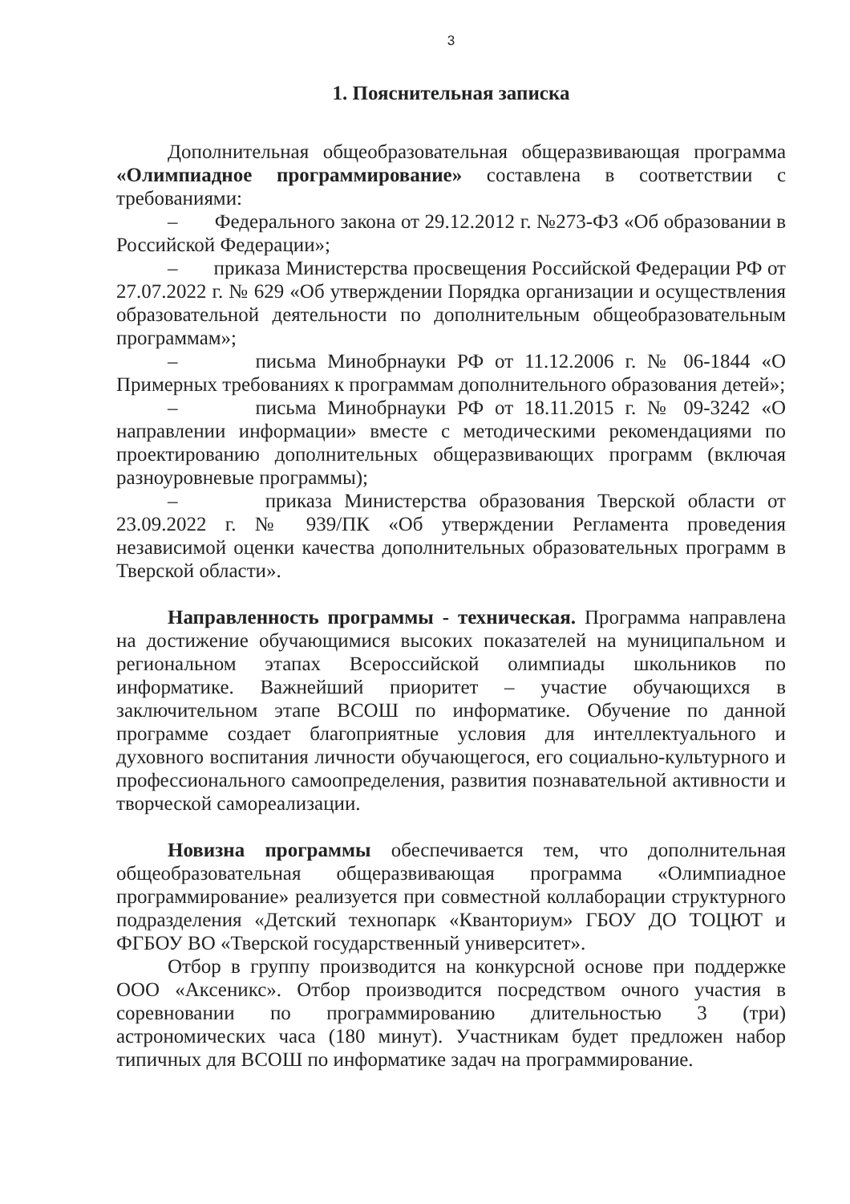3
1. Пояснительная записка
Дополнительная общеобразовательная общеразвивающая программа «Олимпиадное программирование» составлена в соответствии с требованиями:
– Федерального закона от 29.12.2012 г. №273-ФЗ «Об образовании в Российской Федерации»;
– приказа Министерства просвещения Российской Федерации РФ от 27.07.2022 г. № 629 «Об утверждении Порядка организации и осуществления образовательной деятельности по дополнительным общеобразовательным программам»;
– письма Минобрнауки РФ от 11.12.2006 г. № 06-1844 «О Примерных требованиях к программам дополнительного образования детей»;
– письма Минобрнауки РФ от 18.11.2015 г. № 09-3242 «О направлении информации» вместе с методическими рекомендациями по проектированию дополнительных общеразвивающих программ (включая разноуровневые программы);
– приказа Министерства образования Тверской области от 23.09.2022 г. № 939/ПК «Об утверждении Регламента проведения независимой оценки качества дополнительных образовательных программ в Тверской области».
Направленность программы - техническая. Программа направлена на достижение обучающимися высоких показателей на муниципальном и региональном этапах Всероссийской олимпиады школьников по информатике. Важнейший приоритет – участие обучающихся в заключительном этапе ВСОШ по информатике. Обучение по данной программе создает благоприятные условия для интеллектуального и духовного воспитания личности обучающегося, его социально-культурного и профессионального самоопределения, развития познавательной активности и творческой самореализации.
Новизна программы обеспечивается тем, что дополнительная общеобразовательная общеразвивающая программа «Олимпиадное программирование» реализуется при совместной коллаборации структурного подразделения «Детский технопарк «Кванториум» ГБОУ ДО ТОЦЮТ и ФГБОУ ВО «Тверской государственный университет».
Отбор в группу производится на конкурсной основе при поддержке ООО «Аксеникс». Отбор производится посредством очного участия в соревновании по программированию длительностью 3 (три) астрономических часа (180 минут). Участникам будет предложен набор типичных для ВСОШ по информатике задач на программирование.